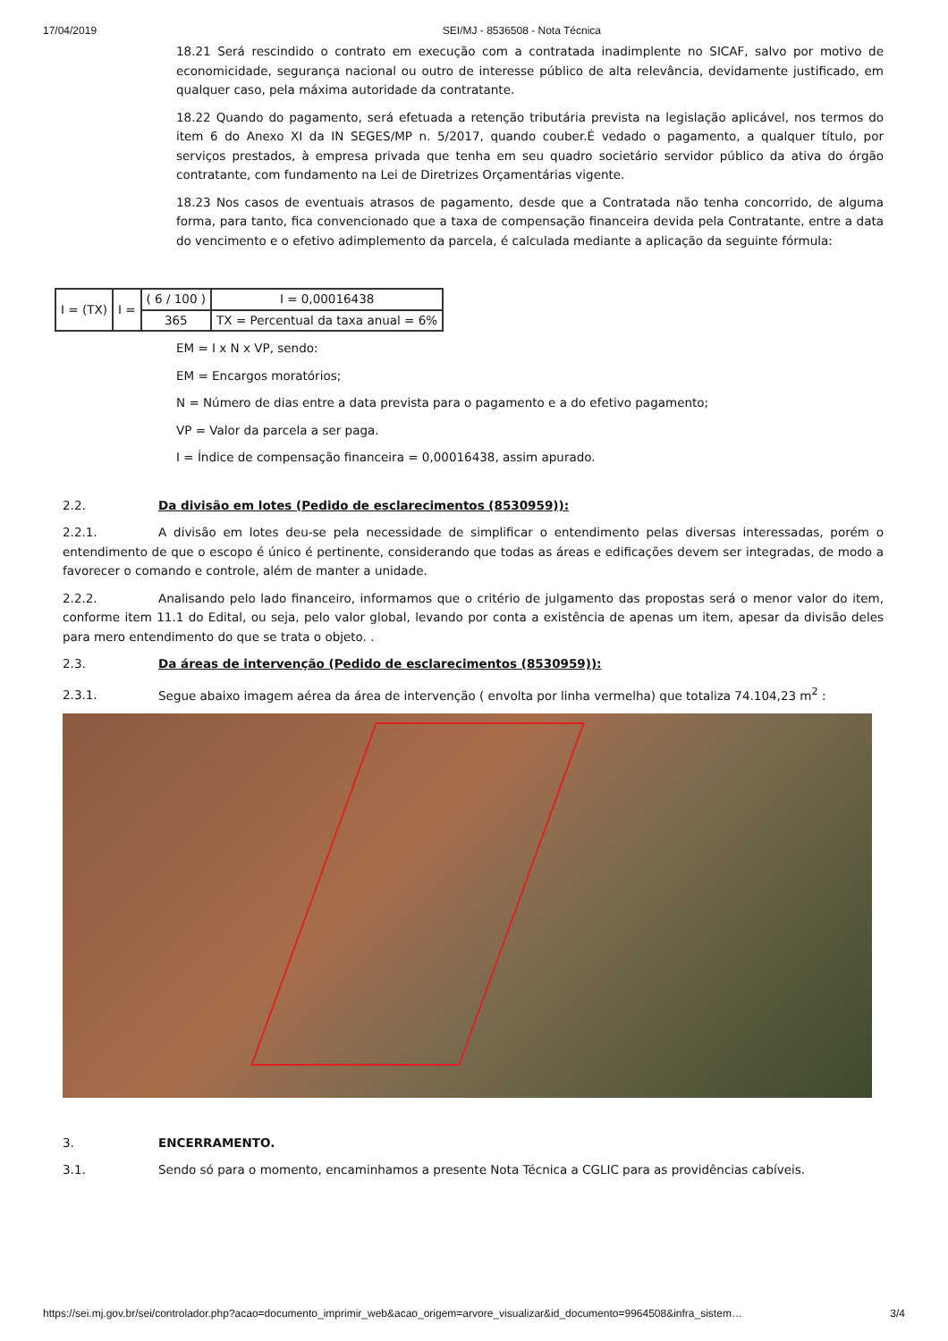17/04/2019 SEI/MJ - 8536508 - Nota Técnica
18.21 Será rescindido o contrato em execução com a contratada inadimplente no SICAF, salvo por motivo de economicidade, segurança nacional ou outro de interesse público de alta relevância, devidamente justificado, em qualquer caso, pela máxima autoridade da contratante.
18.22 Quando do pagamento, será efetuada a retenção tributária prevista na legislação aplicável, nos termos do item 6 do Anexo XI da IN SEGES/MP n. 5/2017, quando couber.É vedado o pagamento, a qualquer título, por serviços prestados, à empresa privada que tenha em seu quadro societário servidor público da ativa do órgão contratante, com fundamento na Lei de Diretrizes Orçamentárias vigente.
18.23 Nos casos de eventuais atrasos de pagamento, desde que a Contratada não tenha concorrido, de alguma forma, para tanto, fica convencionado que a taxa de compensação financeira devida pela Contratante, entre a data do vencimento e o efetivo adimplemento da parcela, é calculada mediante a aplicação da seguinte fórmula:
| I = (TX) | I = | ( 6 / 100 ) | I = 0,00016438 |
| | | 365 | TX = Percentual da taxa anual = 6% |
EM = I x N x VP, sendo:
EM = Encargos moratórios;
N = Número de dias entre a data prevista para o pagamento e a do efetivo pagamento;
VP = Valor da parcela a ser paga.
I = Índice de compensação financeira = 0,00016438, assim apurado.
2.2. Da divisão em lotes (Pedido de esclarecimentos (8530959)):
2.2.1. A divisão em lotes deu-se pela necessidade de simplificar o entendimento pelas diversas interessadas, porém o entendimento de que o escopo é único é pertinente, considerando que todas as áreas e edificações devem ser integradas, de modo a favorecer o comando e controle, além de manter a unidade.
2.2.2. Analisando pelo lado financeiro, informamos que o critério de julgamento das propostas será o menor valor do item, conforme item 11.1 do Edital, ou seja, pelo valor global, levando por conta a existência de apenas um item, apesar da divisão deles para mero entendimento do que se trata o objeto. .
2.3. Da áreas de intervenção (Pedido de esclarecimentos (8530959)):
2.3.1. Segue abaixo imagem aérea da área de intervenção ( envolta por linha vermelha) que totaliza 74.104,23 m<sup>2</sup> :
3. ENCERRAMENTO.
3.1. Sendo só para o momento, encaminhamos a presente Nota Técnica a CGLIC para as providências cabíveis.
https://sei.mj.gov.br/sei/controlador.php?acao=documento_imprimir_web&acao_origem=arvore_visualizar&id_documento=9964508&infra_sistem… 3/4